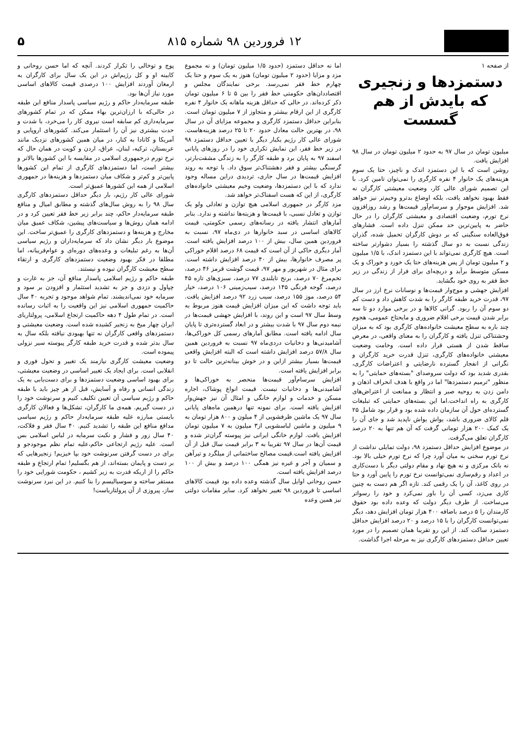۱۲ فروردین ۹۸ شماره ۸۱۵ ۵
از صفحه ۱
دستمزدها و زنجیری که بایدش از هم گسست
میلیون تومان در سال ۹۷ به حدود ۲ میلیون تومان در سال ۹۸ افزایش یافت.
روشن است که با این دستمزد اندک و ناچیز، حتا یک سوم هزینه‌های یک خانوار ۴ نفره کارگری را نمی‌توان تامین کرد. با این تصمیم شورای عالی کار، وضعیت معیشتی کارگران نه فقط بهبود نخواهد یافت، بلکه اوضاع بدترو وخیم‌تر نیز خواهد شد. افزایش موجوار و سرسام‌آور قیمت‌ها و رشد روزافزون نرخ تورم، وضعیت اقتصادی و معیشتی کارگران را در حال حاضر به پایین‌ترین حد ممکن تنزل داده است. فشارهای فوق‌العاده سنگینی که بر دوش کارگران تحمیل شده، گذران زندگی نسبت به دو سال گذشته را بسیار دشوارتر ساخته است. هیچ کارگری نمی‌تواند با این دستمزد اندک، با ۱/۵ میلیون و ۲ میلیون تومان از پس هزینه‌های حتا یک خورد و خوراک و یک مسکن متوسط برآید و دریچه‌ای برای فرار از زندگی در زیر خط فقر به روی خود بگشاید.
افزایش جهشی و موج‌وار قیمت‌ها و نوسانات نرخ ارز در سال ۹۷، قدرت خرید طبقه کارگر را به شدت کاهش داد و دست کم دو سوم آن را ربود. گرانی کالاها و در برخی موارد دو تا سه برابر شدن قیمت برخی اقلام ضروری و مایحتاج عمومی، هجوم چند باره به سطح معیشت خانواده‌های کارگری بود که به میزان وحشتناکی تنزل یافته و کارگران را به معنای واقعی، در معرض ساقط شدن از هستی قرار داده است. وخامت وضعیت معیشتی خانواده‌های کارگری، تنزل قدرت خرید کارگران و نگرانی از انفجار گسترده نارضایتی و اعتراضات کارگری، بقدری شدید بود که دولت سروصدای "بسته‌های حمایتی" را به منظور "ترمیم دستمزدها" اما در واقع با هدف انحراف اذهان و دامن زدن به روحیه صبر و انتظار و ممانعت از اعتراض‌های کارگری به راه انداخت.اما این بسته‌های حمایتی که تبلیغات گسترده‌ای حول آن سازمان داده شده بود و قرار بود شامل ۲۵ قلم کالای ضروری باشد، یواش یواش ناپدید شد و جای آن را یک کمک ۲۰۰ هزار تومانی گرفت که آن هم تنها به ۲۰ درصد کارگران تعلق می‌گرفت.
در موضوع افزایش حداقل دستمزد ۹۸، دولت تمایلی نداشت از نرخ تورم سخنی به میان آورد چرا که نرخ تورم خیلی بالا بود. نه بانک مرکزی و نه هیچ نهاد و مقام دولتی دیگر با دست‌کاری در اعداد و رقم‌سازی نمی‌توانست نرخ تورم را پایین آورد و حتا در روی کاغذ، آن را یک رقمی کند. تازه اگر هم دست به چنین کاری می‌زد، کسی آن را باور نمی‌کرد و خود را رسواتر می‌ساخت. از طرف دیگر دولت که وعده داده بود حقوق کارمندان را ۵ درصد باضافه ۴۰۰ هزار تومان افزایش دهد، دیگر نمی‌توانست کارگران را با ۱۵ درصد و ۲۰ درصد افزایش حداقل دستمزد ساکت کند. از این رو تقریبا همان تصمیم را در مورد تعیین حداقل دستمزدهای کارگری نیز به مرحله اجرا گذاشت.
اما نه حداقل دستمزد (حدود ۱/۵ میلیون تومان) و نه مجموع مزد و مزایا (حدود ۲ میلیون تومان) هنوز به یک سوم و حتا یک چهارم خط فقر نمی‌رسد. برخی نمایندگان مجلس و اقتصاددان‌های حکومتی خط فقر را بین ۵ تا ۶ میلیون تومان ذکر کرده‌اند. در حالی که حداقل هزینه ماهانه یک خانوار ۴ نفره کارگری از این ارقام بیشتر و متجاوز از ۷ میلیون تومان است. بنابراین حداقل دستمزد کارگری و مجموعه مزایای آن در سال ۹۸، در بهترین حالت معادل حدود ۲۰ تا ۲۵ درصد هزینه‌هاست. شورای عالی کار رژیم یکبار دیگر با تعیین حداقل دستمزد ۹۸ در زیر خط فقر، این نمایش تکراری خود را در روزهای پایانی اسفند ۹۷ به پایان برد و طبقه کارگر را به زندگی مشقت‌بارتر، گرسنگی بیشتر و فقر دهشتناک‌تر سوق داد. با توجه به روند افزایش قیمت‌ها در سال جاری، تردیدی دراین مساله وجود ندارد که با این دستمزدها، وضعیت وخیم معیشتی خانواده‌های کارگری، از این که هست اسفناک‌تر خواهد شد.
مزد کارگر در جمهوری اسلامی هیچ توازن و تعادلی ولو یک توازن و تعادل نسبی، با قیمت‌ها و هزینه‌ها نداشته و ندارد. بنابر آمارهای انتشار یافته در رسانه‌های رسمی حکومتی، قیمت کالاهای اساسی در سبد خانوارها در دی‌ماه ۹۷، نسبت به فروردین همین سال، بیش از ۱۰۰ درصد افزایش یافته است. آمار دیگری حاکی از آن است که قیمت ۶۸ درصد اقلام خوراکی پر مصرف خانوارها، بیش از ۴۰ درصد افزایش داشته است. برای مثال در شهریور و مهر ۹۷، قیمت گوشت قرمز ۴۶ درصد، تخم‌مرغ ۷۰ درصد، برنج تایلندی ۷۷ درصد، سبزی‌های تازه ۴۵ درصد، گوجه فرنگی ۱۴۵ درصد، سیب‌زمینی ۱۰۶ درصد، خیار ۵۴ درصد، موز ۱۵۵ درصد، سیب زرد ۹۲ درصد افزایش یافت. باید توجه داشت که این میزان افزایش قیمت هنوز مربوط به وسط سال ۹۷ است و این روند، با افزایش جهشی قیمت‌ها در نیمه دوم سال ۹۷ با شدت بیشتر و در ابعاد گسترده‌تری تا پایان سال ادامه یافته است. مطابق آمارهای رسمی کل خوراکی‌ها، آشامیدنی‌ها و دخانیات دردی‌ماه ۹۷ نسبت به فروردین همین سال ۵۷/۸ درصد افزایش داشته است که البته افزایش واقعی قیمت‌ها بسیار بیشتر ازاین و در خوش بینانه‌ترین حالت تا دو برابر افزایش یافته است.
افزایش سرسام‌آور قیمت‌ها منحصر به خوراکی‌ها و آشامیدنی‌ها و دخانیات نیست. قیمت انواع پوشاک، اجاره مسکن و خدمات و لوازم خانگی و امثال آن نیز جهش‌وار افزایش یافته است. برای نمونه تنها درهمین ماه‌های پایانی سال ۹۷ یک ماشین ظرفشویی از ۴ میلون و ۸۰۰ هزار تومان به ۹ میلیون و ماشین لباسشویی از۳ میلیون به ۷ میلیون تومان افزایش یافت. لوازم خانگی ایرانی نیز پیوسته گران‌تر شده و قیمت آن‌ها در سال ۹۷ تقریبا به ۳ برابر قیمت سال قبل از آن افزایش یافته است.قیمت مصالح ساختمانی از میلگرد و تیرآهن و سمیان و آجر و غیره نیز همگی ۱۰۰ درصد و بیش از ۱۰۰ درصد افزایش یافته است.
حسن روحانی اوایل سال گذشته وعده داده بود قیمت کالاهای اساسی تا فروردین ۹۸ تغییر نخواهد کرد. سایر مقامات دولتی نیز همین وعده
پوچ و توخالی را تکرار کردند. آنچه که اما حسن روحانی و کابینه او و کل رژیم‌اش در این یک سال برای کارگران به ارمغان آوردند افزایش ۱۰۰ درصدی قیمت کالاهای اساسی مورد نیاز آن‌ها بود.
طبقه سرمایه‌دار حاکم و رژیم سیاسی پاسدار منافع این طبقه در حالی‌که با ارزان‌ترین بهاء ممکن که در تمام کشورهای سرمایه‌داری کم سابقه است نیروی کار را می‌خرد، با شدت و حدت بیشتری نیز آن را استثمار می‌کند. کشورهای اروپایی و آمریکا و کانادا به کنار، در میان همین کشورهای نزدیک مانند عربستان، ترکیه، لبنان، عراق، اردن و کویت در همان حال که نرخ تورم درجمهوری اسلامی در مقایسه با این کشورها بالاتر و بیشتر است، اما دستمزدهای کارگری از تمام این کشورها پایین‌تر و کم‌تر و شکاف میان دستمزدها و هزینه‌ها در جمهوری اسلامی از همه این کشورها عمیق‌تر است.
شورای عالی کار رژیم، بار دیگر حداقل دستمزدهای کارگری سال ۹۸ را به روش سال‌های گذشته و مطابق امیال و منافع طبقه سرمایه‌دار حاکم، چند برابر زیر خط فقر تعیین کرد و در ادامه همان روش‌ها و سیاست‌های پیشین، شکاف عمیق میان مخارج و هزینه‌ها و دستمزدهای کارگری را عمیق‌تر ساخت. این موضوع بار دیگر نشان داد که سرمایه‌داران و رژیم سیاسی آن‌ها به رغم تبلیغات و وعده‌های دوره‌ای و عوام‌فریبانه، اما مطلقا در فکر بهبود وضعیت دستمزدهای کارگری و ارتقاء سطح معیشت کارگران نبوده و نیستند.
طبقه حاکم و رژیم اسلامی پاسدار منافع آن، جز به غارت و چپاول و دزدی و جز به تشدید استثمار و افزودن بر سود و سرمایه خود نمی‌اندیشند. تمام شواهد موجود و تجربه ۴۰ سال حاکمیت جمهوری اسلامی نیز این واقعیت را به اثبات رسانده است. در تمام طول ۴ دهه حاکمیت ارتجاع اسلامی، پرولتاریای ایران چهار میخ به زنجیر کشیده شده است. وضعیت معیشتی و دستمزدهای واقعی کارگران نه تنها بهبودی نیافته بلکه سال به سال بدتر شده و قدرت خرید طبقه کارگر پیوسته سیر نزولی پیموده است.
وضعیت معیشت کارگری نیازمند یک تغییر و تحول فوری و انقلابی است. برای ایجاد یک تغییر اساسی در وضعیت معیشتی، برای بهبود اساسی وضعیت دستمزدها و برای دست‌یابی به یک زندگی انسانی و رفاه و آسایش، قبل از هر چیز باید با طبقه حاکم و رژیم سیاسی آن تعیین تکلیف کنیم و سرنوشت خود را در دست گیریم. همه‌ی ما کارگران، تشکل‌ها و فعالان کارگری بایستی مبارزه علیه طبقه سرمایه‌دار حاکم و رژیم سیاسی مدافع منافع این طبقه را تشدید کنیم. ۴۰ سال فقر و فلاکت، ۴۰ سال زور و فشار و نکبت سرمایه در لباس اسلامی بس است. علیه رژیم ارتجاعی حاکم،علیه تمام نظم موجودجو و برای در دست گرفتن سرنوشت خود بپا خیزیم! زنجیرهایی که بر دست و پایمان بسته‌اند، از هم بگسلیم! تمام ارتجاع و طبقه حاکم را از اریکه قدرت به زیر کشیم ، حکومت شورایی خود را مستقر ساخته و سوسیالیسم را بنا کنیم. در این نبرد سرنوشت ساز، پیروزی از آن پرولتاریاست!